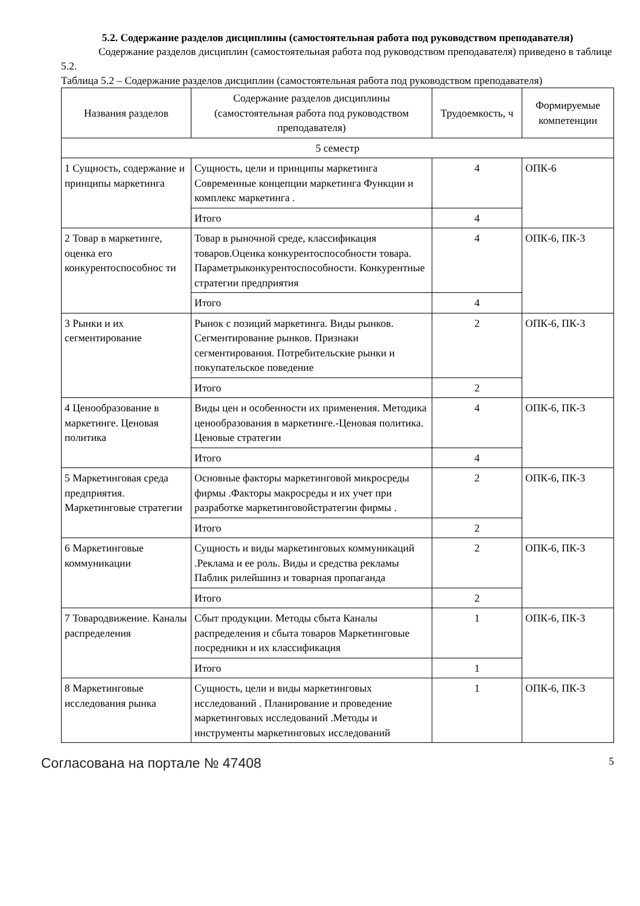5.2. Содержание разделов дисциплины (самостоятельная работа под руководством преподавателя)
Содержание разделов дисциплин (самостоятельная работа под руководством преподавателя) приведено в таблице 5.2.
Таблица 5.2 – Содержание разделов дисциплин (самостоятельная работа под руководством преподавателя)
| Названия разделов | Содержание разделов дисциплины (самостоятельная работа под руководством преподавателя) | Трудоемкость, ч | Формируемые компетенции |
| --- | --- | --- | --- |
| 5 семестр | | | |
| 1 Сущность, содержание и принципы маркетинга | Сущность, цели и принципы маркетинга Современные концепции маркетинга Функции и комплекс маркетинга . | 4 | ОПК-6 |
| | Итого | 4 | |
| 2 Товар в маркетинге, оценка его конкурентоспособнос ти | Товар в рыночной среде, классификация товаров.Оценка конкурентоспособности товара. Параметрыконкурентоспособно­сти. Конкурентные стратегии предприя­тия | 4 | ОПК-6, ПК-3 |
| | Итого | 4 | |
| 3 Рынки и их сегментирование | Рынок с позиций маркетинга. Виды рын­ков. Сегментирование рынков. Признаки сегментирования. Потребительские рын­ки и покупательское поведение | 2 | ОПК-6, ПК-3 |
| | Итого | 2 | |
| 4 Ценообразование в маркетинге. Ценовая политика | Виды цен и особенности их применения. Методика ценообразования в маркетинге.-Ценовая политика. Ценовые стратегии | 4 | ОПК-6, ПК-3 |
| | Итого | 4 | |
| 5 Маркетинговая среда предприятия. Маркетинговые стратегии | Основные факторы маркетинговой микро­среды фирмы .Факторы макросреды и их учет при разработке маркетинговойстра­тегии фирмы . | 2 | ОПК-6, ПК-3 |
| | Итого | 2 | |
| 6 Маркетинговые коммуникации | Сущность и виды маркетинговых комму­никаций .Реклама и ее роль. Виды и сред­ства рекламы Паблик рилейшинз и товар­ная пропаганда | 2 | ОПК-6, ПК-3 |
| | Итого | 2 | |
| 7 Товародвижение. Каналы распределения | Сбыт продукции. Методы сбыта Каналы распределения и сбыта товаров Марке­тинговые посредники и их классификация | 1 | ОПК-6, ПК-3 |
| | Итого | 1 | |
| 8 Маркетинговые исследования рынка | Сущность, цели и виды маркетинговых исследований . Планирование и проведе­ние маркетинговых исследований .Мето­ды и инструменты маркетинговых иссле­дований | 1 | ОПК-6, ПК-3 |
Согласована на портале № 47408 5